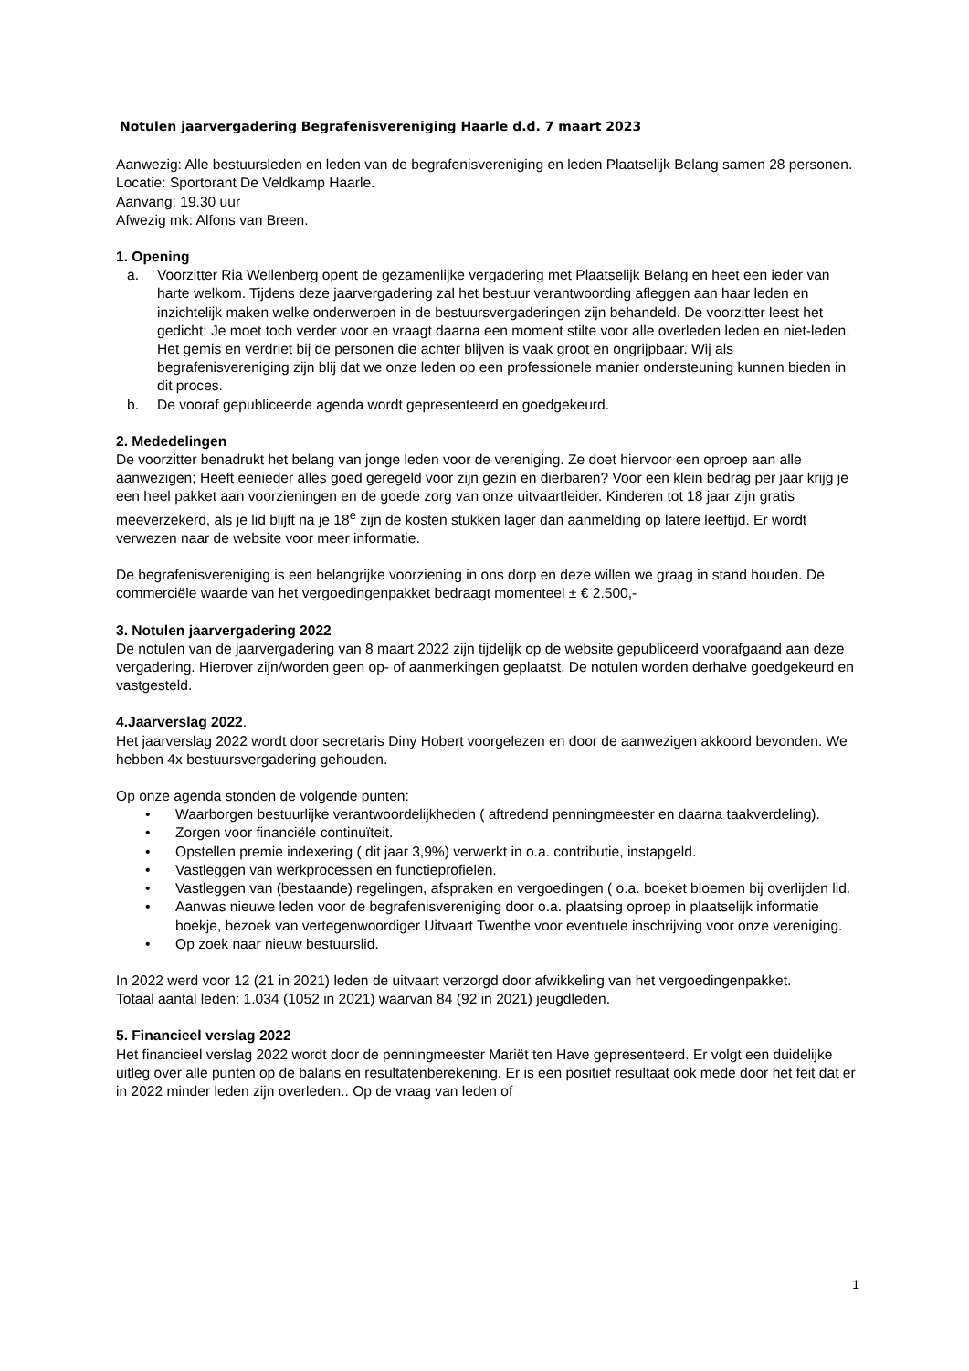Notulen jaarvergadering Begrafenisvereniging Haarle d.d. 7 maart 2023
Aanwezig: Alle bestuursleden en leden van de begrafenisvereniging en leden Plaatselijk Belang samen 28 personen.
Locatie: Sportorant De Veldkamp Haarle.
Aanvang: 19.30 uur
Afwezig mk: Alfons van Breen.
1. Opening
a. Voorzitter Ria Wellenberg opent de gezamenlijke vergadering met Plaatselijk Belang en heet een ieder van harte welkom. Tijdens deze jaarvergadering zal het bestuur verantwoording afleggen aan haar leden en inzichtelijk maken welke onderwerpen in de bestuursvergaderingen zijn behandeld. De voorzitter leest het gedicht: Je moet toch verder voor en vraagt daarna een moment stilte voor alle overleden leden en niet-leden. Het gemis en verdriet bij de personen die achter blijven is vaak groot en ongrijpbaar. Wij als begrafenisvereniging zijn blij dat we onze leden op een professionele manier ondersteuning kunnen bieden in dit proces.
b. De vooraf gepubliceerde agenda wordt gepresenteerd en goedgekeurd.
2. Mededelingen
De voorzitter benadrukt het belang van jonge leden voor de vereniging. Ze doet hiervoor een oproep aan alle aanwezigen; Heeft eenieder alles goed geregeld voor zijn gezin en dierbaren? Voor een klein bedrag per jaar krijg je een heel pakket aan voorzieningen en de goede zorg van onze uitvaartleider. Kinderen tot 18 jaar zijn gratis meeverzekerd, als je lid blijft na je 18<sup>e</sup> zijn de kosten stukken lager dan aanmelding op latere leeftijd. Er wordt verwezen naar de website voor meer informatie.
De begrafenisvereniging is een belangrijke voorziening in ons dorp en deze willen we graag in stand houden. De commerciële waarde van het vergoedingenpakket bedraagt momenteel ± € 2.500,-
3. Notulen jaarvergadering 2022
De notulen van de jaarvergadering van 8 maart 2022 zijn tijdelijk op de website gepubliceerd voorafgaand aan deze vergadering. Hierover zijn/worden geen op- of aanmerkingen geplaatst. De notulen worden derhalve goedgekeurd en vastgesteld.
4.Jaarverslag 2022.
Het jaarverslag 2022 wordt door secretaris Diny Hobert voorgelezen en door de aanwezigen akkoord bevonden. We hebben 4x bestuursvergadering gehouden.
Op onze agenda stonden de volgende punten:
• Waarborgen bestuurlijke verantwoordelijkheden ( aftredend penningmeester en daarna taakverdeling).
• Zorgen voor financiële continuïteit.
• Opstellen premie indexering ( dit jaar 3,9%) verwerkt in o.a. contributie, instapgeld.
• Vastleggen van werkprocessen en functieprofielen.
• Vastleggen van (bestaande) regelingen, afspraken en vergoedingen ( o.a. boeket bloemen bij overlijden lid.
• Aanwas nieuwe leden voor de begrafenisvereniging door o.a. plaatsing oproep in plaatselijk informatie boekje, bezoek van vertegenwoordiger Uitvaart Twenthe voor eventuele inschrijving voor onze vereniging.
• Op zoek naar nieuw bestuurslid.
In 2022 werd voor 12 (21 in 2021) leden de uitvaart verzorgd door afwikkeling van het vergoedingenpakket.
Totaal aantal leden: 1.034 (1052 in 2021) waarvan 84 (92 in 2021) jeugdleden.
5. Financieel verslag 2022
Het financieel verslag 2022 wordt door de penningmeester Mariët ten Have gepresenteerd. Er volgt een duidelijke uitleg over alle punten op de balans en resultatenberekening. Er is een positief resultaat ook mede door het feit dat er in 2022 minder leden zijn overleden.. Op de vraag van leden of
1